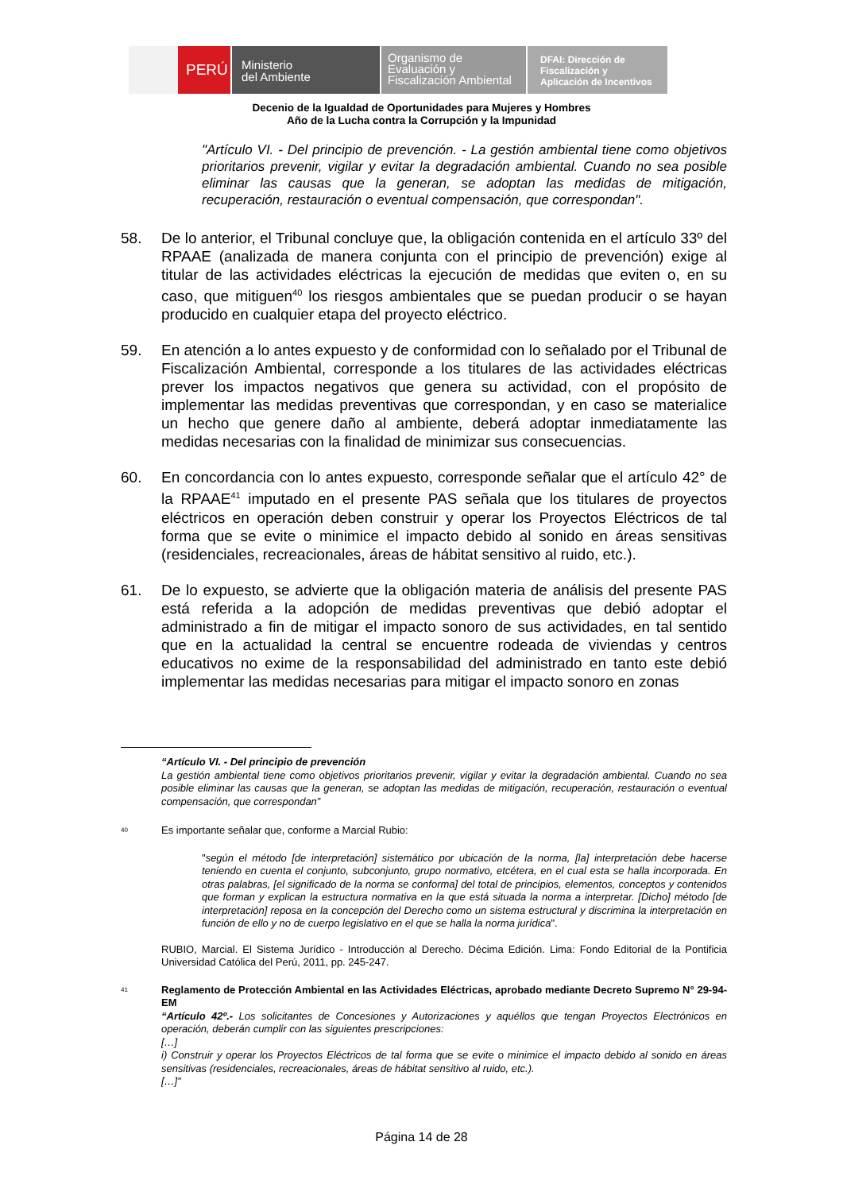PERÚ
Ministerio
del Ambiente
Organismo de
Evaluación y
Fiscalización Ambiental
DFAI: Dirección de
Fiscalización y
Aplicación de Incentivos
Decenio de la Igualdad de Oportunidades para Mujeres y Hombres
Año de la Lucha contra la Corrupción y la Impunidad
"Artículo VI. - Del principio de prevención. - La gestión ambiental tiene como objetivos prioritarios prevenir, vigilar y evitar la degradación ambiental. Cuando no sea posible eliminar las causas que la generan, se adoptan las medidas de mitigación, recuperación, restauración o eventual compensación, que correspondan".
58. De lo anterior, el Tribunal concluye que, la obligación contenida en el artículo 33º del RPAAE (analizada de manera conjunta con el principio de prevención) exige al titular de las actividades eléctricas la ejecución de medidas que eviten o, en su caso, que mitiguen<sup>40</sup> los riesgos ambientales que se puedan producir o se hayan producido en cualquier etapa del proyecto eléctrico.
59. En atención a lo antes expuesto y de conformidad con lo señalado por el Tribunal de Fiscalización Ambiental, corresponde a los titulares de las actividades eléctricas prever los impactos negativos que genera su actividad, con el propósito de implementar las medidas preventivas que correspondan, y en caso se materialice un hecho que genere daño al ambiente, deberá adoptar inmediatamente las medidas necesarias con la finalidad de minimizar sus consecuencias.
60. En concordancia con lo antes expuesto, corresponde señalar que el artículo 42° de la RPAAE<sup>41</sup> imputado en el presente PAS señala que los titulares de proyectos eléctricos en operación deben construir y operar los Proyectos Eléctricos de tal forma que se evite o minimice el impacto debido al sonido en áreas sensitivas (residenciales, recreacionales, áreas de hábitat sensitivo al ruido, etc.).
61. De lo expuesto, se advierte que la obligación materia de análisis del presente PAS está referida a la adopción de medidas preventivas que debió adoptar el administrado a fin de mitigar el impacto sonoro de sus actividades, en tal sentido que en la actualidad la central se encuentre rodeada de viviendas y centros educativos no exime de la responsabilidad del administrado en tanto este debió implementar las medidas necesarias para mitigar el impacto sonoro en zonas
“Artículo VI. - Del principio de prevención
La gestión ambiental tiene como objetivos prioritarios prevenir, vigilar y evitar la degradación ambiental. Cuando no sea posible eliminar las causas que la generan, se adoptan las medidas de mitigación, recuperación, restauración o eventual compensación, que correspondan”
40
Es importante señalar que, conforme a Marcial Rubio:
"según el método [de interpretación] sistemático por ubicación de la norma, [la] interpretación debe hacerse teniendo en cuenta el conjunto, subconjunto, grupo normativo, etcétera, en el cual esta se halla incorporada. En otras palabras, [el significado de la norma se conforma] del total de principios, elementos, conceptos y contenidos que forman y explican la estructura normativa en la que está situada la norma a interpretar. [Dicho] método [de interpretación] reposa en la concepción del Derecho como un sistema estructural y discrimina la interpretación en función de ello y no de cuerpo legislativo en el que se halla la norma jurídica".
RUBIO, Marcial. El Sistema Jurídico - Introducción al Derecho. Décima Edición. Lima: Fondo Editorial de la Pontificia Universidad Católica del Perú, 2011, pp. 245-247.
41
Reglamento de Protección Ambiental en las Actividades Eléctricas, aprobado mediante Decreto Supremo N° 29-94-EM
“Artículo 42º.- Los solicitantes de Concesiones y Autorizaciones y aquéllos que tengan Proyectos Electrónicos en operación, deberán cumplir con las siguientes prescripciones:
[…]
i) Construir y operar los Proyectos Eléctricos de tal forma que se evite o minimice el impacto debido al sonido en áreas sensitivas (residenciales, recreacionales, áreas de hábitat sensitivo al ruido, etc.).
[…]”
Página 14 de 28